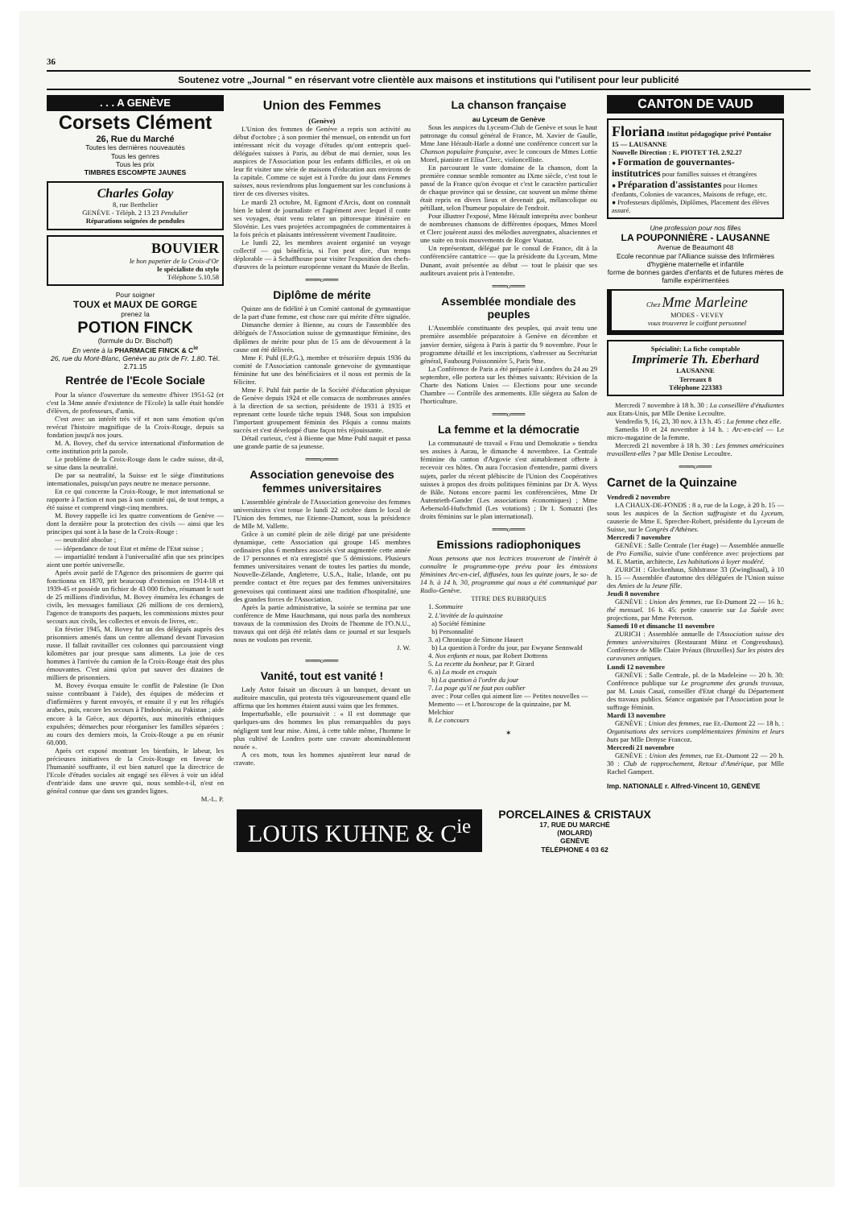36
Soutenez votre „Journal " en réservant votre clientèle aux maisons et institutions qui l'utilisent pour leur publicité
. . . A GENÈVE
Corsets Clément
26, Rue du Marché
Toutes les dernières nouveautés
Tous les genres
Tous les prix
TIMBRES ESCOMPTE JAUNES
Charles Golay
8, rue Berthelier
GENÈVE - Téléph. 2 13 23 Pendulier
Réparations soignées de pendules
BOUVIER
le bon papetier de la Croix-d'Or
le spécialiste du stylo
Téléphone 5.10.58
Pour soigner
TOUX et MAUX DE GORGE
prenez la
POTION FINCK
(formule du Dr. Bischoff)
En vente à la PHARMACIE FINCK & C<sup>ie</sup>
26, rue du Mont-Blanc, Genève au prix de Fr. 1.80. Tél. 2.71.15
Rentrée de l'Ecole Sociale
Pour la séance d'ouverture du semestre d'hiver 1951-52 (et c'est la 34me année d'existence de l'Ecole) la salle était bondée d'élèves, de professeurs, d'amis.
C'est avec un intérêt très vif et non sans émotion qu'on revécut l'histoire magnifique de la Croix-Rouge, depuis sa fondation jusqu'à nos jours.
M. A. Bovey, chef du service international d'information de cette institution prit la parole.
Le problème de la Croix-Rouge dans le cadre suisse, dit-il, se situe dans la neutralité.
De par sa neutralité, la Suisse est le siège d'institutions internationales, puisqu'un pays neutre ne menace personne.
En ce qui concerne la Croix-Rouge, le mot international se rapporte à l'action et non pas à son comité qui, de tout temps, a été suisse et comprend vingt-cinq membres.
M. Bovey rappelle ici les quatre conventions de Genève — dont la dernière pour la protection des civils — ainsi que les principes qui sont à la base de la Croix-Rouge :
— neutralité absolue ;
— idépendance de tout Etat et même de l'Etat suisse ;
— impartialité tendant à l'universalité afin que ses principes aient une portée universelle.
Après avoir parlé de l'Agence des prisonniers de guerre qui fonctionna en 1870, prit beaucoup d'extension en 1914-18 et 1939-45 et possède un fichier de 43 000 fiches, résumant le sort de 25 millions d'individus, M. Bovey énuméra les échanges de civils, les messages familiaux (26 millions de ces derniers), l'agence de transports des paquets, les commissions mixtes pour secours aux civils, les collectes et envois de livres, etc.
En février 1945, M. Bovey fut un des délégués auprès des prisonniers amenés dans un centre allemand devant l'invasion russe. Il fallait ravitailler ces colonnes qui parcouraient vingt kilomètres par jour presque sans aliments. La joie de ces hommes à l'arrivée du camion de la Croix-Rouge était des plus émouvantes. C'est ainsi qu'on put sauver des dizaines de milliers de prisonniers.
M. Bovey évoqua ensuite le conflit de Palestine (le Don suisse contribuant à l'aide), des équipes de médecins et d'infirmières y furent envoyés, et ensuite il y eut les réfugiés arabes, puis, encore les secours à l'Indonésie, au Pakistan ; aide encore à la Grèce, aux déportés, aux minorités ethniques expulsées; démarches pour réorganiser les familles séparées : au cours des derniers mois, la Croix-Rouge a pu en réunir 60.000.
Après cet exposé montrant les bienfaits, le labeur, les précieuses initiatives de la Croix-Rouge en faveur de l'humanité souffrante, il est bien naturel que la directrice de l'Ecole d'études sociales ait engagé ses élèves à voir un idéal d'entr'aide dans une œuvre qui, nous semble-t-il, n'est en général connue que dans ses grandes lignes.
M.-L. P.
Union des Femmes
(Genève)
L'Union des femmes de Genève a repris son activité au début d'octobre ; à son premier thé mensuel, on entendit un fort intéressant récit du voyage d'études qu'ont entrepris quel-déléguées suisses à Paris, au début de mai dernier, sous les auspices de l'Association pour les enfants difficiles, et où on leur fit visiter une série de maisons d'éducation aux environs de la capitale. Comme ce sujet est à l'ordre du jour dans Femmes suisses, nous reviendrons plus longuement sur les conclusions à tirer de ces diverses visites.
Le mardi 23 octobre, M. Egmont d'Arcis, dont on connnaît bien le talent de journaliste et l'agrément avec lequel il conte ses voyages, était venu relater un pittoresque itinéraire en Slovénie. Les vues projetées accompagnées de commentaires à la fois précis et plaisants intéressèrent vivement l'auditoire.
Le lundi 22, les membres avaient organisé un voyage collectif — qui bénéficia, si l'on peut dire, d'un temps déplorable — à Schaffhouse pour visiter l'exposition des chefs-d'œuvres de la peinture européenne venant du Musée de Berlin.
═══o═══
Diplôme de mérite
Quinze ans de fidélité à un Comité cantonal de gymnastique de la part d'une femme, est chose rare qui mérite d'être signalée.
Dimanche dernier à Bienne, au cours de l'assemblée des délégués de l'Association suisse de gymnastique féminine, des diplômes de mérite pour plus de 15 ans de dévouement à la cause ont été délivrés.
Mme F. Puhl (E.P.G.), membre et trésorière depuis 1936 du comité de l'Association cantonale genevoise de gymnastique féminine fut une des bénéficiaires et il nous est permis de la féliciter.
Mme F. Puhl fait partie de la Société d'éducation physique de Genève depuis 1924 et elle consacra de nombreuses années à la direction de sa section, présidente de 1931 à 1935 et reprenant cette lourde tâche tepuis 1948. Sous son impulsion l'important groupement féminin des Pâquis a connu maints succès et s'est développé d'une façon très réjouissante.
Détail curieux, c'est à Bienne que Mme Puhl naquit et passa une grande partie de sa jeunesse.
═══o═══
Association genevoise des femmes universitaires
L'assemblée générale de l'Association genevoise des femmes universitaires s'est tenue le lundi 22 octobre dans le local de l'Union des femmes, rue Etienne-Dumont, sous la présidence de Mlle M. Vallette.
Grâce à un comité plein de zèle dirigé par une présidente dynamique, cette Association qui groupe 145 membres ordinaires plus 6 membres associés s'est augmentée cette année de 17 personnes et n'a enregistré que 5 démissions. Plusieurs femmes universitaires venant de toutes les parties du monde, Nouvelle-Zélande, Angleterre, U.S.A., Italie, Irlande, ont pu prendre contact et être reçues par des femmes universitaires genevoises qui continuent ainsi une tradition d'hospitalité, une des grandes forces de l'Association.
Après la partie administrative, la soirée se termina par une conférence de Mme Hauchmann, qui nous parla des nombreux travaux de la commission des Droits de l'homme de l'O.N.U., travaux qui ont déjà été relatés dans ce journal et sur lesquels nous ne voulons pas revenir.
J. W.
═══o═══
Vanité, tout est vanité !
Lady Astor faisait un discours à un banquet, devant un auditoire masculin, qui protesta très vigoureusement quand elle affirma que les hommes étaient aussi vains que les femmes.
Imperturbable, elle poursuivit : « Il est dommage que quelques-uns des hommes les plus remarquables du pays négligent tant leur mise. Ainsi, à cette table même, l'homme le plus cultivé de Londres porte une cravate abominablement nouée ».
A ces mots, tous les hommes ajustèrent leur nœud de cravate.
La chanson française
au Lyceum de Genève
Sous les auspices du Lyceum-Club de Genève et sous le haut patronage du consul général de France, M. Xavier de Gaulle, Mme Jane Hérault-Harle a donné une conférence concert sur la Chanson populaire française, avec le concours de Mmes Lottie Morel, pianiste et Elisa Clerc, violoncelliste.
En parcourant le vaste domaine de la chanson, dont la première connue semble remonter au IXme siècle, c'est tout le passé de la France qu'on évoque et c'est le caractère particulier de chaque province qui se dessine, car souvent un même thème était repris en divers lieux et devenait gai, mélancolique ou pétillant, selon l'humeur populaire de l'endroit.
Pour illustrer l'exposé, Mme Hérault interpréta avec bonheur de nombreuses chansons de différentes époques, Mmes Morel et Clerc jouèrent aussi des mélodies auvergnates, alsaciennes et une suite en trois mouvements de Roger Vuataz.
Un représentant, délégué par le consul de France, dit à la conférencière cantatrice — que la présidente du Lyceum, Mme Dunant, avait présentée au début — tout le plaisir que ses auditeurs avaient pris à l'entendre.
═══o═══
Assemblée mondiale des peuples
L'Assemblée constituante des peuples, qui avait tenu une première assemblée préparatoire à Genève en décembre et janvier dernier, siègera à Paris à partir du 9 novembre. Pour le programme détaillé et les inscriptions, s'adresser au Secrétariat général, Faubourg Poissonnière 5, Paris 9me.
La Conférence de Paris a été préparée à Londres du 24 au 29 septembre, elle portera sur les thèmes suivants: Révision de la Charte des Nations Unies — Elections pour une seconde Chambre — Contrôle des armements. Elle siègera au Salon de l'horticulture.
═══o═══
La femme et la démocratie
La communauté de travail « Frau und Demokratie » tiendra ses assises à Aarau, le dimanche 4 novembree. La Centrale féminine du canton d'Argovie s'est aimablement offerte à recevoir ces hôtes. On aura l'occasion d'entendre, parmi divers sujets, parler du récent plébiscite de l'Union des Coopératives suisses à propos des droits politiques féminins par Dr A. Wyss de Bâle. Notons encore parmi les conférencières, Mme Dr Autenrieth-Gander (Les associations économiques) ; Mme Aebersold-Hufschmid (Les votations) ; Dr I. Somazzi (les droits féminins sur le plan international).
═══o═══
Emissions radiophoniques
Nous pensons que nos lectrices trouveront de l'intérêt à connaître le programme-type prévu pour les émissions féminines Arc-en-ciel, diffusées, tous les quinze jours, le sa- de 14 h. à 14 h. 30, programme qui nous a été communiqué par Radio-Genève.
TITRE DES RUBRIQUES
1. Sommaire
2. L'invitée de la quinzaine
a) Société féminine
b) Personnalité
3. a) Chronique de Simone Hauert
b) La question à l'ordre du jour, par Ewyane Sennwald
4. Nos enfants et nous, par Robert Dottrens
5. La recette du bonheur, par P. Girard
6. a) La mode en croquis
b) La question à l'ordre du jour
7. La page qu'il ne faut pas oublier
avec : Pour celles qui aiment lire — Petites nouvelles — Memento — et L'horoscope de la quinzaine, par M. Melchior
8. Le concours
✶
CANTON DE VAUD
Floriana Institut pédagogique privé Pontaise 15 — LAUSANNE
Nouvelle Direction : E. PIOTET Tél. 2.92.27
● Formation de gouvernantes-institutrices pour familles suisses et étrangères
● Préparation d'assistantes pour Homes d'enfants, Colonies de vacances, Maisons de refuge, etc.
● Professeurs diplômés, Diplômes, Placement des élèves assuré.
Une profession pour nos filles
LA POUPONNIÈRE - LAUSANNE
Avenue de Beaumont 48
Ecole reconnue par l'Alliance suisse des Infirmières d'hygiène maternelle et infantile
forme de bonnes gardes d'enfants et de futures mères de famille expérimentées
Chez Mme Marleine
MODES - VEVEY
vous trouverez le coiffant personnel
Spécialité: La fiche comptable
Imprimerie Th. Eberhard
LAUSANNE
Terreaux 8
Téléphone 223383
Mercredi 7 novembre à 18 h. 30 : La conseillère d'étudiantes aux Etats-Unis, par Mlle Denise Lecoultre.
Vendredis 9, 16, 23, 30 nov. à 13 h. 45 : La femme chez elle.
Samedis 10 et 24 novembre à 14 h. : Arc-en-ciel — Le micro-magazine de la femme.
Mercredi 21 novembre à 18 h. 30 : Les femmes américaines travaillent-elles ? par Mlle Denise Lecoultre.
═══o═══
Carnet de la Quinzaine
Vendredi 2 novembre
LA CHAUX-DE-FONDS : 8 a, rue de la Loge, à 20 h. 15 — sous les auspices de la Section suffragiste et du Lyceum, causerie de Mme E. Sprecher-Robert, présidente du Lyceum de Suisse, sur le Congrès d'Athènes.
Mercredi 7 novembre
GENÈVE : Salle Centrale (1er étage) — Assemblée annuelle de Pro Familia, suivie d'une conférence avec projections par M. E. Martin, architecte, Les habitations à loyer modéré.
ZURICH : Glockenhaus, Sihlstrasse 33 (Zwinglisaal), à 10 h. 15 — Assemblée d'automne des déléguées de l'Union suisse des Amies de la Jeune fille.
Jeudi 8 novembre
GENÈVE : Union des femmes, rue Et-Dumont 22 — 16 h.: thé mensuel. 16 h. 45: petite causerie sur La Suède avec projections, par Mme Peterson.
Samedi 10 et dimanche 11 novembre
ZURICH : Assemblée annuelle de l'Association suisse des femmes universitaires (Restaurant Münz et Congresshaus). Conférence de Mlle Claire Préaux (Bruxelles) Sur les pistes des caravanes antiques.
Lundi 12 novembre
GENÈVE : Salle Centrale, pl. de la Madeleine — 20 h. 30: Conférence publique sur Le programme des grands travaux, par M. Louis Casaï, conseiller d'Etat chargé du Département des travaux publics. Séance organisée par l'Association pour le suffrage féminin.
Mardi 13 novembre
GENÈVE : Union des femmes, rue Et.-Dumont 22 — 18 h. : Organisations des services complémentaires féminins et leurs buts par Mlle Denyse Francoz.
Mercredi 21 novembre
GENÈVE : Union des femmes, rue Et.-Dumont 22 — 20 h. 30 : Club de rapprochement, Retour d'Amérique, par Mlle Rachel Gampert.
Imp. NATIONALE r. Alfred-Vincent 10, GENÈVE
LOUIS KUHNE & C<sup>ie</sup>
PORCELAINES & CRISTAUX
17, RUE DU MARCHÉ
(MOLARD)
GENÈVE
TÉLÉPHONE 4 03 62